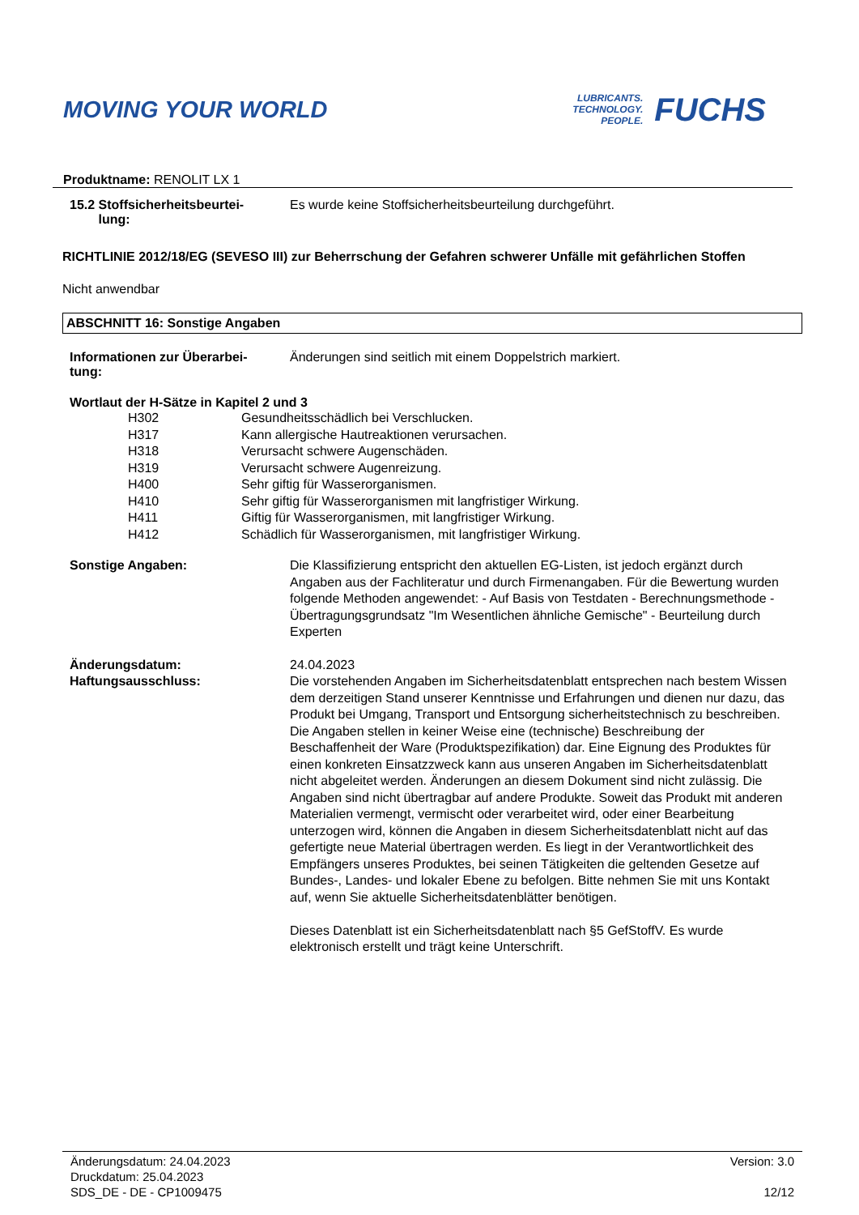MOVING YOUR WORLD
LUBRICANTS.
TECHNOLOGY.
PEOPLE.
FUCHS
Produktname: RENOLIT LX 1
| 15.2 Stoffsicherheitsbeurtei- lung: | Es wurde keine Stoffsicherheitsbeurteilung durchgeführt. |
RICHTLINIE 2012/18/EG (SEVESO III) zur Beherrschung der Gefahren schwerer Unfälle mit gefährlichen Stoffen
Nicht anwendbar
ABSCHNITT 16: Sonstige Angaben
| Informationen zur Überarbei- tung: | Änderungen sind seitlich mit einem Doppelstrich markiert. |
Wortlaut der H-Sätze in Kapitel 2 und 3
| H302 | Gesundheitsschädlich bei Verschlucken. |
| H317 | Kann allergische Hautreaktionen verursachen. |
| H318 | Verursacht schwere Augenschäden. |
| H319 | Verursacht schwere Augenreizung. |
| H400 | Sehr giftig für Wasserorganismen. |
| H410 | Sehr giftig für Wasserorganismen mit langfristiger Wirkung. |
| H411 | Giftig für Wasserorganismen, mit langfristiger Wirkung. |
| H412 | Schädlich für Wasserorganismen, mit langfristiger Wirkung. |
| Sonstige Angaben: | Die Klassifizierung entspricht den aktuellen EG-Listen, ist jedoch ergänzt durch Angaben aus der Fachliteratur und durch Firmenangaben. Für die Bewertung wurden folgende Methoden angewendet: - Auf Basis von Testdaten - Berechnungsmethode - Übertragungsgrundsatz "Im Wesentlichen ähnliche Gemische" - Beurteilung durch Experten |
| Änderungsdatum: | 24.04.2023 |
| Haftungsausschluss: | Die vorstehenden Angaben im Sicherheitsdatenblatt entsprechen nach bestem Wissen dem derzeitigen Stand unserer Kenntnisse und Erfahrungen und dienen nur dazu, das Produkt bei Umgang, Transport und Entsorgung sicherheitstechnisch zu beschreiben. Die Angaben stellen in keiner Weise eine (technische) Beschreibung der Beschaffenheit der Ware (Produktspezifikation) dar. Eine Eignung des Produktes für einen konkreten Einsatzzweck kann aus unseren Angaben im Sicherheitsdatenblatt nicht abgeleitet werden. Änderungen an diesem Dokument sind nicht zulässig. Die Angaben sind nicht übertragbar auf andere Produkte. Soweit das Produkt mit anderen Materialien vermengt, vermischt oder verarbeitet wird, oder einer Bearbeitung unterzogen wird, können die Angaben in diesem Sicherheitsdatenblatt nicht auf das gefertigte neue Material übertragen werden. Es liegt in der Verantwortlichkeit des Empfängers unseres Produktes, bei seinen Tätigkeiten die geltenden Gesetze auf Bundes-, Landes- und lokaler Ebene zu befolgen. Bitte nehmen Sie mit uns Kontakt auf, wenn Sie aktuelle Sicherheitsdatenblätter benötigen. Dieses Datenblatt ist ein Sicherheitsdatenblatt nach §5 GefStoffV. Es wurde elektronisch erstellt und trägt keine Unterschrift. |
Änderungsdatum: 24.04.2023
Druckdatum: 25.04.2023
SDS_DE - DE - CP1009475
Version: 3.0
12/12